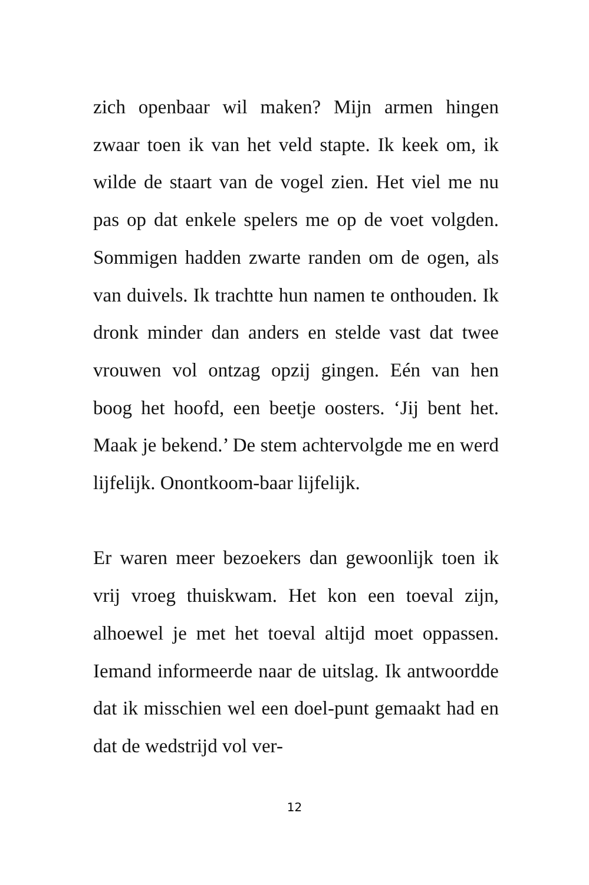zich openbaar wil maken? Mijn armen hingen zwaar toen ik van het veld stapte. Ik keek om, ik wilde de staart van de vogel zien. Het viel me nu pas op dat enkele spelers me op de voet volgden. Sommigen hadden zwarte randen om de ogen, als van duivels. Ik trachtte hun namen te onthouden. Ik dronk minder dan anders en stelde vast dat twee vrouwen vol ontzag opzij gingen. Eén van hen boog het hoofd, een beetje oosters. ‘Jij bent het. Maak je bekend.’ De stem achtervolgde me en werd lijfelijk. Onontkoom-baar lijfelijk.
Er waren meer bezoekers dan gewoonlijk toen ik vrij vroeg thuiskwam. Het kon een toeval zijn, alhoewel je met het toeval altijd moet oppassen. Iemand informeerde naar de uitslag. Ik antwoordde dat ik misschien wel een doel-punt gemaakt had en dat de wedstrijd vol ver-
12